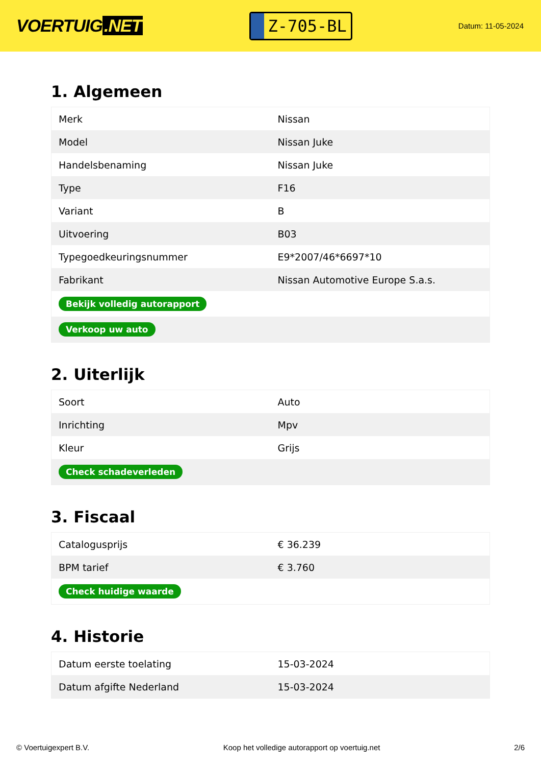VOERTUIG.NET
Z-705-BL
Datum: 11-05-2024
1. Algemeen
| Merk | Nissan |
| Model | Nissan Juke |
| Handelsbenaming | Nissan Juke |
| Type | F16 |
| Variant | B |
| Uitvoering | B03 |
| Typegoedkeuringsnummer | E9*2007/46*6697*10 |
| Fabrikant | Nissan Automotive Europe S.a.s. |
| Bekijk volledig autorapport | |
| Verkoop uw auto | |
2. Uiterlijk
| Soort | Auto |
| Inrichting | Mpv |
| Kleur | Grijs |
| Check schadeverleden | |
3. Fiscaal
| Catalogusprijs | € 36.239 |
| BPM tarief | € 3.760 |
| Check huidige waarde | |
4. Historie
| Datum eerste toelating | 15-03-2024 |
| Datum afgifte Nederland | 15-03-2024 |
© Voertuigexpert B.V. Koop het volledige autorapport op voertuig.net 2/6